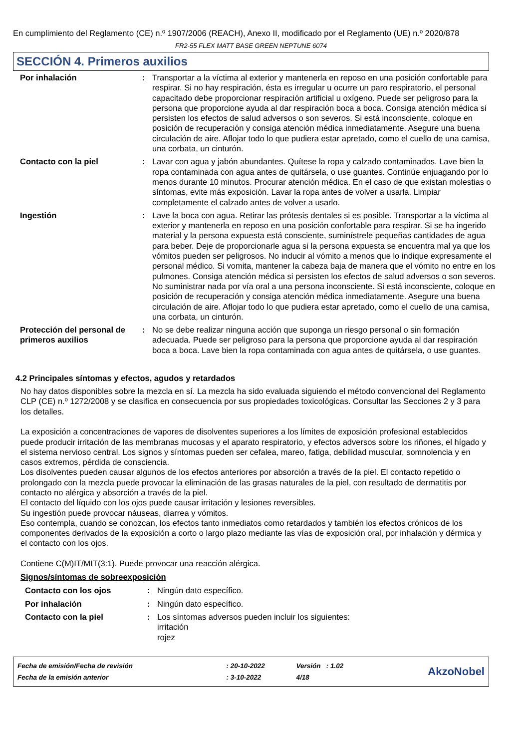En cumplimiento del Reglamento (CE) n.º 1907/2006 (REACH), Anexo II, modificado por el Reglamento (UE) n.º 2020/878
FR2-55 FLEX MATT BASE GREEN NEPTUNE 6074
SECCIÓN 4. Primeros auxilios
| Por inhalación | : | Transportar a la víctima al exterior y mantenerla en reposo en una posición confortable para respirar. Si no hay respiración, ésta es irregular u ocurre un paro respiratorio, el personal capacitado debe proporcionar respiración artificial u oxígeno. Puede ser peligroso para la persona que proporcione ayuda al dar respiración boca a boca. Consiga atención médica si persisten los efectos de salud adversos o son severos. Si está inconsciente, coloque en posición de recuperación y consiga atención médica inmediatamente. Asegure una buena circulación de aire. Aflojar todo lo que pudiera estar apretado, como el cuello de una camisa, una corbata, un cinturón. |
| Contacto con la piel | : | Lavar con agua y jabón abundantes. Quítese la ropa y calzado contaminados. Lave bien la ropa contaminada con agua antes de quitársela, o use guantes. Continúe enjuagando por lo menos durante 10 minutos. Procurar atención médica. En el caso de que existan molestias o síntomas, evite más exposición. Lavar la ropa antes de volver a usarla. Limpiar completamente el calzado antes de volver a usarlo. |
| Ingestión | : | Lave la boca con agua. Retirar las prótesis dentales si es posible. Transportar a la víctima al exterior y mantenerla en reposo en una posición confortable para respirar. Si se ha ingerido material y la persona expuesta está consciente, suminístrele pequeñas cantidades de agua para beber. Deje de proporcionarle agua si la persona expuesta se encuentra mal ya que los vómitos pueden ser peligrosos. No inducir al vómito a menos que lo indique expresamente el personal médico. Si vomita, mantener la cabeza baja de manera que el vómito no entre en los pulmones. Consiga atención médica si persisten los efectos de salud adversos o son severos. No suministrar nada por vía oral a una persona inconsciente. Si está inconsciente, coloque en posición de recuperación y consiga atención médica inmediatamente. Asegure una buena circulación de aire. Aflojar todo lo que pudiera estar apretado, como el cuello de una camisa, una corbata, un cinturón. |
| Protección del personal de primeros auxilios | : | No se debe realizar ninguna acción que suponga un riesgo personal o sin formación adecuada. Puede ser peligroso para la persona que proporcione ayuda al dar respiración boca a boca. Lave bien la ropa contaminada con agua antes de quitársela, o use guantes. |
4.2 Principales síntomas y efectos, agudos y retardados
No hay datos disponibles sobre la mezcla en sí. La mezcla ha sido evaluada siguiendo el método convencional del Reglamento CLP (CE) n.º 1272/2008 y se clasifica en consecuencia por sus propiedades toxicológicas. Consultar las Secciones 2 y 3 para los detalles.
La exposición a concentraciones de vapores de disolventes superiores a los límites de exposición profesional establecidos puede producir irritación de las membranas mucosas y el aparato respiratorio, y efectos adversos sobre los riñones, el hígado y el sistema nervioso central. Los signos y síntomas pueden ser cefalea, mareo, fatiga, debilidad muscular, somnolencia y en casos extremos, pérdida de consciencia.
Los disolventes pueden causar algunos de los efectos anteriores por absorción a través de la piel. El contacto repetido o prolongado con la mezcla puede provocar la eliminación de las grasas naturales de la piel, con resultado de dermatitis por contacto no alérgica y absorción a través de la piel.
El contacto del líquido con los ojos puede causar irritación y lesiones reversibles.
Su ingestión puede provocar náuseas, diarrea y vómitos.
Eso contempla, cuando se conozcan, los efectos tanto inmediatos como retardados y también los efectos crónicos de los componentes derivados de la exposición a corto o largo plazo mediante las vías de exposición oral, por inhalación y dérmica y el contacto con los ojos.
Contiene C(M)IT/MIT(3:1). Puede provocar una reacción alérgica.
Signos/síntomas de sobreexposición
| Contacto con los ojos | : | Ningún dato específico. |
| Por inhalación | : | Ningún dato específico. |
| Contacto con la piel | : | Los síntomas adversos pueden incluir los siguientes: irritación rojez |
| Fecha de emisión/Fecha de revisión | : 20-10-2022 | Versión : 1.02 | AkzoNobel |
| Fecha de la emisión anterior | : 3-10-2022 | 4/18 | |